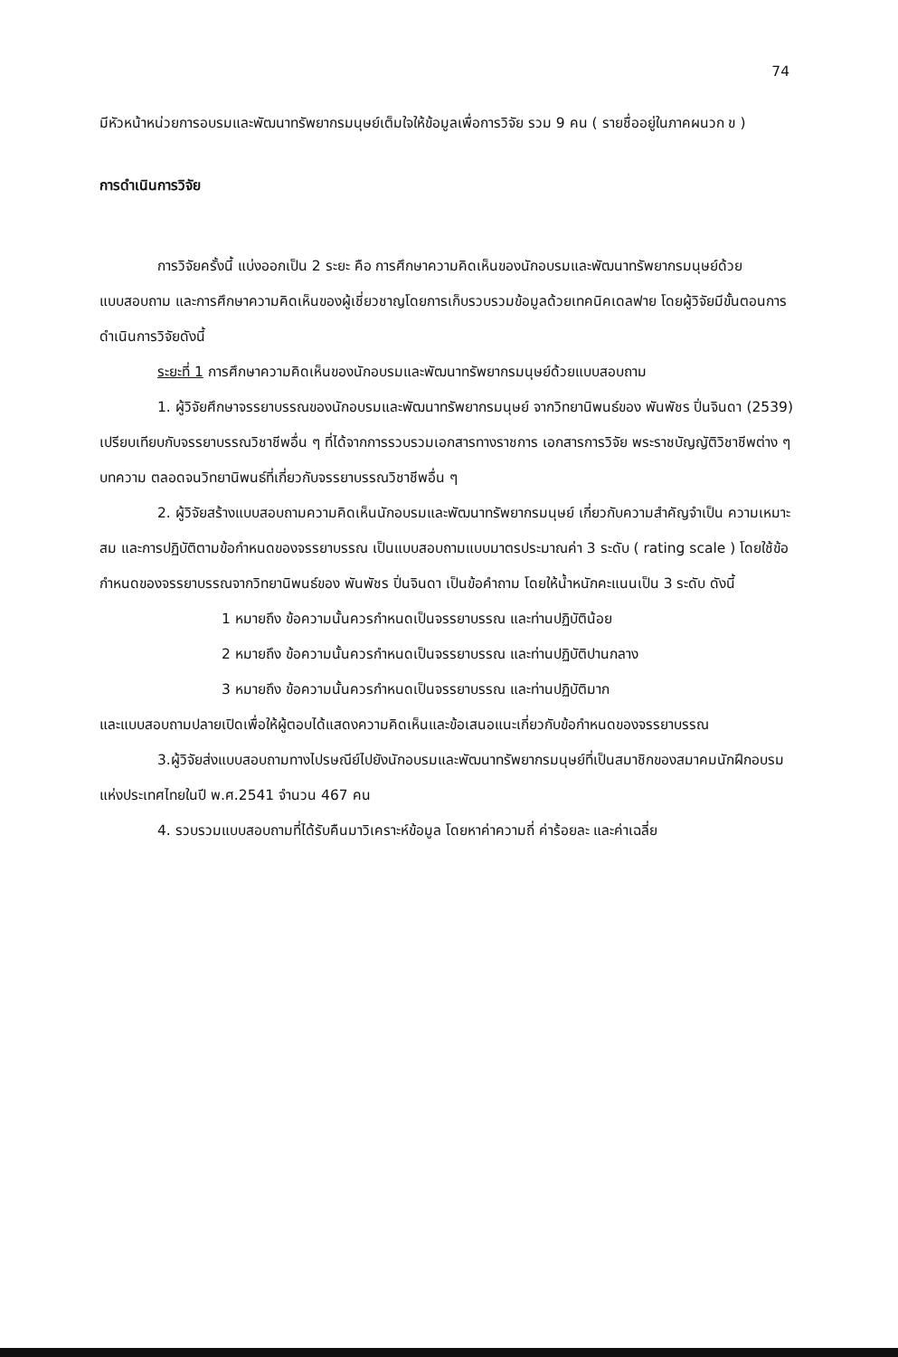74
มีหัวหน้าหน่วยการอบรมและพัฒนาทรัพยากรมนุษย์เต็มใจให้ข้อมูลเพื่อการวิจัย รวม 9 คน ( รายชื่ออยู่ในภาคผนวก ข )
การดำเนินการวิจัย
การวิจัยครั้งนี้ แบ่งออกเป็น 2 ระยะ คือ การศึกษาความคิดเห็นของนักอบรมและพัฒนาทรัพยากรมนุษย์ด้วยแบบสอบถาม และการศึกษาความคิดเห็นของผู้เชี่ยวชาญโดยการเก็บรวบรวมข้อมูลด้วยเทคนิคเดลฟาย โดยผู้วิจัยมีขั้นตอนการดำเนินการวิจัยดังนี้
ระยะที่ 1 การศึกษาความคิดเห็นของนักอบรมและพัฒนาทรัพยากรมนุษย์ด้วยแบบสอบถาม
1. ผู้วิจัยศึกษาจรรยาบรรณของนักอบรมและพัฒนาทรัพยากรมนุษย์ จากวิทยานิพนธ์ของ พันพัชร ปิ่นจินดา (2539) เปรียบเทียบกับจรรยาบรรณวิชาชีพอื่น ๆ ที่ได้จากการรวบรวมเอกสารทางราชการ เอกสารการวิจัย พระราชบัญญัติวิชาชีพต่าง ๆ บทความ ตลอดจนวิทยานิพนธ์ที่เกี่ยวกับจรรยาบรรณวิชาชีพอื่น ๆ
2. ผู้วิจัยสร้างแบบสอบถามความคิดเห็นนักอบรมและพัฒนาทรัพยากรมนุษย์ เกี่ยวกับความสำคัญจำเป็น ความเหมาะสม และการปฏิบัติตามข้อกำหนดของจรรยาบรรณ เป็นแบบสอบถามแบบมาตรประมาณค่า 3 ระดับ ( rating scale ) โดยใช้ข้อกำหนดของจรรยาบรรณจากวิทยานิพนธ์ของ พันพัชร ปิ่นจินดา เป็นข้อคำถาม โดยให้น้ำหนักคะแนนเป็น 3 ระดับ ดังนี้
1 หมายถึง ข้อความนั้นควรกำหนดเป็นจรรยาบรรณ และท่านปฏิบัติน้อย
2 หมายถึง ข้อความนั้นควรกำหนดเป็นจรรยาบรรณ และท่านปฏิบัติปานกลาง
3 หมายถึง ข้อความนั้นควรกำหนดเป็นจรรยาบรรณ และท่านปฏิบัติมาก
และแบบสอบถามปลายเปิดเพื่อให้ผู้ตอบได้แสดงความคิดเห็นและข้อเสนอแนะเกี่ยวกับข้อกำหนดของจรรยาบรรณ
3.ผู้วิจัยส่งแบบสอบถามทางไปรษณีย์ไปยังนักอบรมและพัฒนาทรัพยากรมนุษย์ที่เป็นสมาชิกของสมาคมนักฝึกอบรมแห่งประเทศไทยในปี พ.ศ.2541 จำนวน 467 คน
4. รวบรวมแบบสอบถามที่ได้รับคืนมาวิเคราะห์ข้อมูล โดยหาค่าความถี่ ค่าร้อยละ และค่าเฉลี่ย